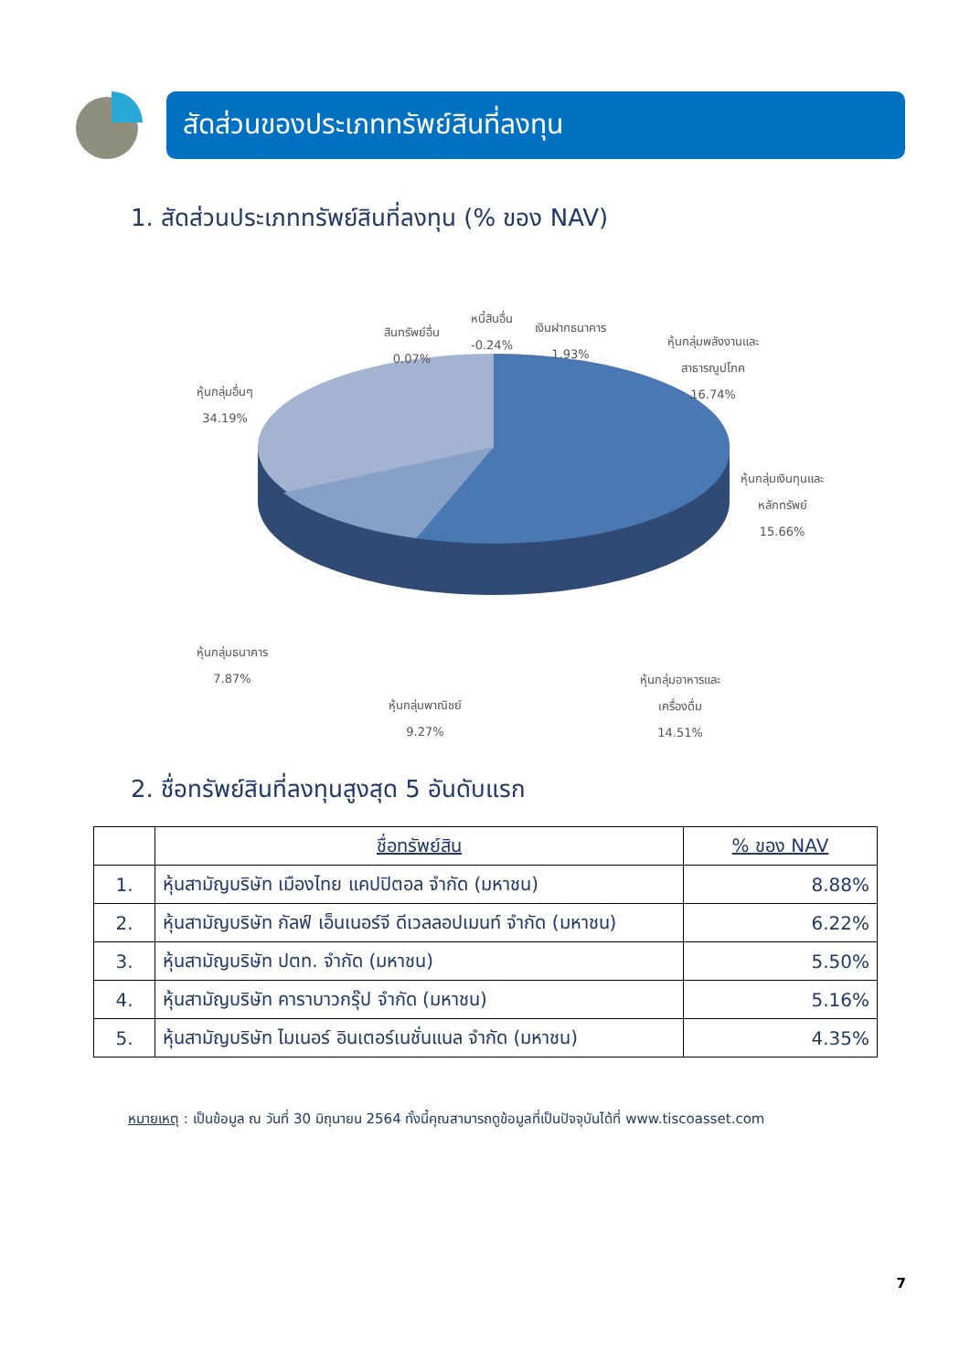สัดส่วนของประเภททรัพย์สินที่ลงทุน
1. สัดส่วนประเภททรัพย์สินที่ลงทุน (% ของ NAV)
สินทรัพย์อื่น
0.07%
หนี้สินอื่น
-0.24%
เงินฝากธนาคาร
1.93%
หุ้นกลุ่มพลังงานและ
สาธารณูปโภค
16.74%
หุ้นกลุ่มอื่นๆ
34.19%
หุ้นกลุ่มเงินทุนและ
หลักทรัพย์
15.66%
หุ้นกลุ่มธนาคาร
7.87%
หุ้นกลุ่มอาหารและ
เครื่องดื่ม
14.51%
หุ้นกลุ่มพาณิชย์
9.27%
2. ชื่อทรัพย์สินที่ลงทุนสูงสุด 5 อันดับแรก
| | ชื่อทรัพย์สิน | % ของ NAV |
| --- | --- | --- |
| 1. | หุ้นสามัญบริษัท เมืองไทย แคปปิตอล จำกัด (มหาชน) | 8.88% |
| 2. | หุ้นสามัญบริษัท กัลฟ์ เอ็นเนอร์จี ดีเวลลอปเมนท์ จำกัด (มหาชน) | 6.22% |
| 3. | หุ้นสามัญบริษัท ปตท. จำกัด (มหาชน) | 5.50% |
| 4. | หุ้นสามัญบริษัท คาราบาวกรุ๊ป จำกัด (มหาชน) | 5.16% |
| 5. | หุ้นสามัญบริษัท ไมเนอร์ อินเตอร์เนชั่นแนล จำกัด (มหาชน) | 4.35% |
หมายเหตุ : เป็นข้อมูล ณ วันที่ 30 มิถุนายน 2564 ทั้งนี้คุณสามารถดูข้อมูลที่เป็นปัจจุบันได้ที่ www.tiscoasset.com
7